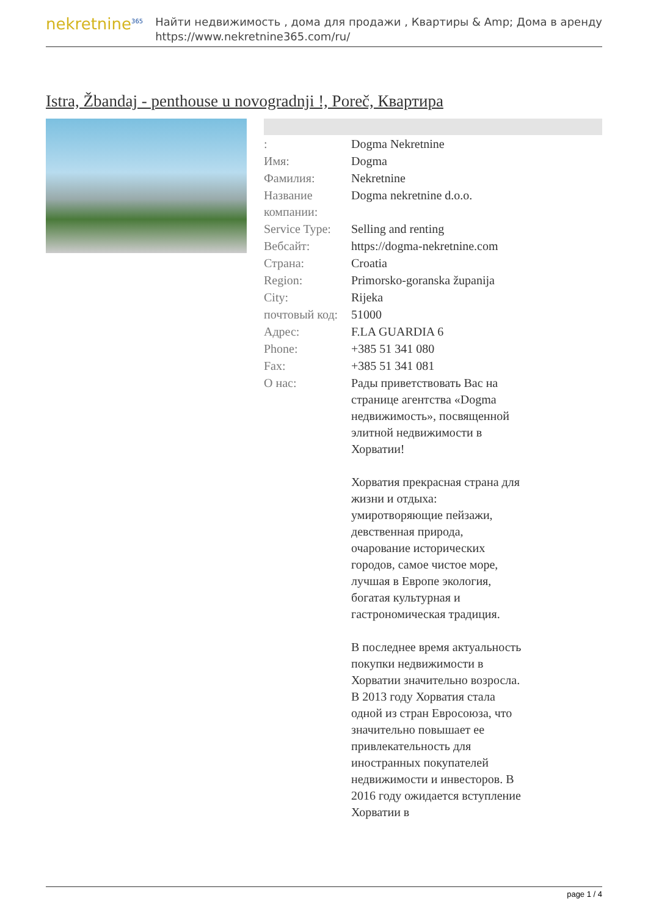nekretnine<sup>365</sup>
Найти недвижимость , дома для продажи , Квартиры & Amp; Дома в аренду
https://www.nekretnine365.com/ru/
Istra, Žbandaj - penthouse u novogradnji !, Poreč, Квартира
| : | Dogma Nekretnine |
| Имя: | Dogma |
| Фамилия: | Nekretnine |
| Название компании: | Dogma nekretnine d.o.o. |
| Service Type: | Selling and renting |
| Вебсайт: | https://dogma-nekretnine.com |
| Страна: | Croatia |
| Region: | Primorsko-goranska županija |
| City: | Rijeka |
| почтовый код: | 51000 |
| Адрес: | F.LA GUARDIA 6 |
| Phone: | +385 51 341 080 |
| Fax: | +385 51 341 081 |
| О нас: | Рады приветствовать Вас на странице агентства «Dogma недвижимость», посвященной элитной недвижимости в Хорватии! Хорватия прекрасная страна для жизни и отдыха: умиротворяющие пейзажи, девственная природа, очарование исторических городов, самое чистое море, лучшая в Европе экология, богатая культурная и гастрономическая традиция. В последнее время актуальность покупки недвижимости в Хорватии значительно возросла. В 2013 году Хорватия стала одной из стран Евросоюза, что значительно повышает ее привлекательность для иностранных покупателей недвижимости и инвесторов. В 2016 году ожидается вступление Хорватии в |
page 1 / 4